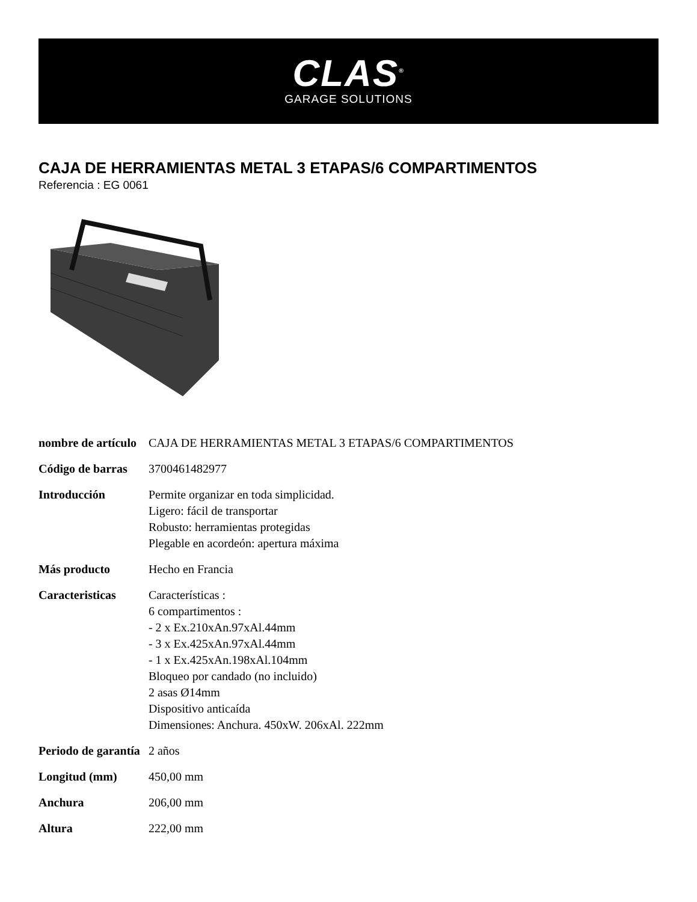CLAS<sup>®</sup>
GARAGE SOLUTIONS
CAJA DE HERRAMIENTAS METAL 3 ETAPAS/6 COMPARTIMENTOS
Referencia : EG 0061
| nombre de artículo | CAJA DE HERRAMIENTAS METAL 3 ETAPAS/6 COMPARTIMENTOS |
| Código de barras | 3700461482977 |
| Introducción | Permite organizar en toda simplicidad. Ligero: fácil de transportar Robusto: herramientas protegidas Plegable en acordeón: apertura máxima |
| Más producto | Hecho en Francia |
| Caracteristicas | Características : 6 compartimentos : - 2 x Ex.210xAn.97xAl.44mm - 3 x Ex.425xAn.97xAl.44mm - 1 x Ex.425xAn.198xAl.104mm Bloqueo por candado (no incluido) 2 asas Ø14mm Dispositivo anticaída Dimensiones: Anchura. 450xW. 206xAl. 222mm |
| Periodo de garantía | 2 años |
| Longitud (mm) | 450,00 mm |
| Anchura | 206,00 mm |
| Altura | 222,00 mm |